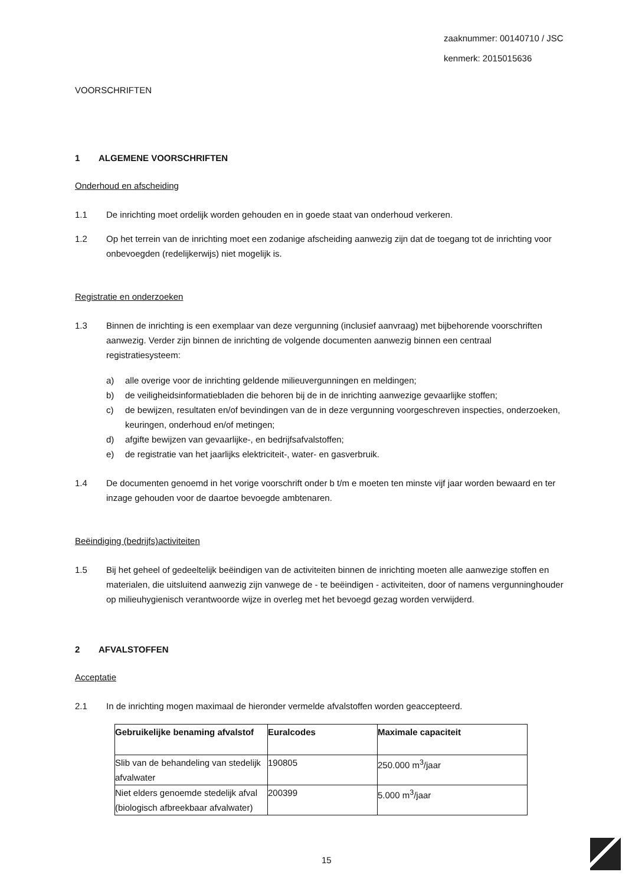zaaknummer: 00140710 / JSC
kenmerk: 2015015636
VOORSCHRIFTEN
1 ALGEMENE VOORSCHRIFTEN
Onderhoud en afscheiding
1.1 De inrichting moet ordelijk worden gehouden en in goede staat van onderhoud verkeren.
1.2 Op het terrein van de inrichting moet een zodanige afscheiding aanwezig zijn dat de toegang tot de inrichting voor onbevoegden (redelijkerwijs) niet mogelijk is.
Registratie en onderzoeken
1.3 Binnen de inrichting is een exemplaar van deze vergunning (inclusief aanvraag) met bijbehorende voorschriften aanwezig. Verder zijn binnen de inrichting de volgende documenten aanwezig binnen een centraal registratiesysteem:
a) alle overige voor de inrichting geldende milieuvergunningen en meldingen;
b) de veiligheidsinformatiebladen die behoren bij de in de inrichting aanwezige gevaarlijke stoffen;
c) de bewijzen, resultaten en/of bevindingen van de in deze vergunning voorgeschreven inspecties, onderzoeken, keuringen, onderhoud en/of metingen;
d) afgifte bewijzen van gevaarlijke-, en bedrijfsafvalstoffen;
e) de registratie van het jaarlijks elektriciteit-, water- en gasverbruik.
1.4 De documenten genoemd in het vorige voorschrift onder b t/m e moeten ten minste vijf jaar worden bewaard en ter inzage gehouden voor de daartoe bevoegde ambtenaren.
Beëindiging (bedrijfs)activiteiten
1.5 Bij het geheel of gedeeltelijk beëindigen van de activiteiten binnen de inrichting moeten alle aanwezige stoffen en materialen, die uitsluitend aanwezig zijn vanwege de - te beëindigen - activiteiten, door of namens vergunninghouder op milieuhygienisch verantwoorde wijze in overleg met het bevoegd gezag worden verwijderd.
2 AFVALSTOFFEN
Acceptatie
2.1 In de inrichting mogen maximaal de hieronder vermelde afvalstoffen worden geaccepteerd.
| Gebruikelijke benaming afvalstof | Euralcodes | Maximale capaciteit |
| --- | --- | --- |
| Slib van de behandeling van stedelijk afvalwater | 190805 | 250.000 m<sup>3</sup>/jaar |
| Niet elders genoemde stedelijk afval (biologisch afbreekbaar afvalwater) | 200399 | 5.000 m<sup>3</sup>/jaar |
15